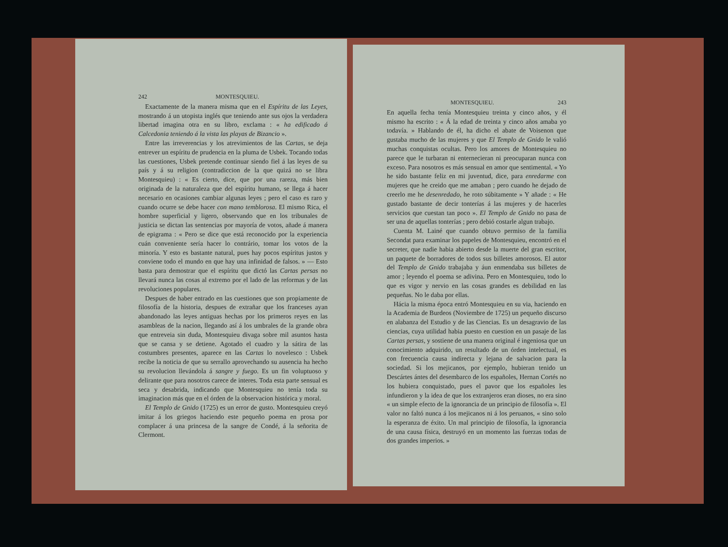242 MONTESQUIEU.
Exactamente de la manera misma que en el Espíritu de las Leyes, mostrando á un utopista inglés que teniendo ante sus ojos la verdadera libertad imagina otra en su libro, exclama : « ha edificado á Calcedonia teniendo á la vista las playas de Bizancio ».
Entre las irreverencias y los atrevimientos de las Cartas, se deja entrever un espíritu de prudencia en la pluma de Usbek. Tocando todas las cuestiones, Usbek pretende continuar siendo fiel á las leyes de su país y á su religion (contradiccion de la que quizá no se libra Montesquieu) : « Es cierto, dice, que por una rareza, más bien originada de la naturaleza que del espíritu humano, se llega á hacer necesario en ocasiones cambiar algunas leyes ; pero el caso es raro y cuando ocurre se debe hacer con mano temblorosa. El mismo Rica, el hombre superficial y ligero, observando que en los tribunales de justicia se dictan las sentencias por mayoría de votos, añade á manera de epigrama : « Pero se dice que está reconocido por la experiencia cuán conveniente sería hacer lo contrário, tomar los votos de la minoría. Y esto es bastante natural, pues hay pocos espíritus justos y conviene todo el mundo en que hay una infinidad de falsos. » — Esto basta para demostrar que el espíritu que dictó las Cartas persas no llevará nunca las cosas al extremo por el lado de las reformas y de las revoluciones populares.
Despues de haber entrado en las cuestiones que son propiamente de filosofía de la historia, despues de extrañar que los franceses ayan abandonado las leyes antiguas hechas por los primeros reyes en las asambleas de la nacion, llegando así á los umbrales de la grande obra que entreveia sin duda, Montesquieu divaga sobre mil asuntos hasta que se cansa y se detiene. Agotado el cuadro y la sátira de las costumbres presentes, aparece en las Cartas lo novelesco : Usbek recibe la noticia de que su serrallo aprovechando su ausencia ha hecho su revolucion llevándola á sangre y fuego. Es un fin voluptuoso y delirante que para nosotros carece de interes. Toda esta parte sensual es seca y desabrida, indicando que Montesquieu no tenía toda su imaginacion más que en el órden de la observacion histórica y moral.
El Templo de Gnido (1725) es un error de gusto. Montesquieu creyó imitar á los griegos haciendo este pequeño poema en prosa por complacer á una princesa de la sangre de Condé, á la señorita de Clermont.
MONTESQUIEU. 243
En aquella fecha tenía Montesquieu treinta y cinco años, y él mismo ha escrito : « Á la edad de treinta y cinco años amaba yo todavía. » Hablando de él, ha dicho el abate de Voisenon que gustaba mucho de las mujeres y que El Templo de Gnido le valió muchas conquistas ocultas. Pero los amores de Montesquieu no parece que le turbaran ni enternecieran ni preocuparan nunca con exceso. Para nosotros es más sensual en amor que sentimental. « Yo he sido bastante feliz en mi juventud, dice, para enredarme con mujeres que he creido que me amaban ; pero cuando he dejado de creerlo me he desenredado, he roto súbitamente » Y añade : « He gustado bastante de decir tonterías á las mujeres y de hacerles servicios que cuestan tan poco ». El Templo de Gnido no pasa de ser una de aquellas tonterías ; pero debió costarle algun trabajo.
Cuenta M. Lainé que cuando obtuvo permiso de la familia Secondat para examinar los papeles de Montesquieu, encontró en el secreter, que nadie habia abierto desde la muerte del gran escritor, un paquete de borradores de todos sus billetes amorosos. El autor del Templo de Gnido trabajaba y áun enmendaba sus billetes de amor ; leyendo el poema se adivina. Pero en Montesquieu, todo lo que es vigor y nervio en las cosas grandes es debilidad en las pequeñas. No le daba por ellas.
Hácia la misma época entró Montesquieu en su via, haciendo en la Academia de Burdeos (Noviembre de 1725) un pequeño discurso en alabanza del Estudio y de las Ciencias. Es un desagravio de las ciencias, cuya utilidad habia puesto en cuestion en un pasaje de las Cartas persas, y sostiene de una manera original é ingeniosa que un conocimiento adquirido, un resultado de un órden intelectual, es con frecuencia causa indirecta y lejana de salvacion para la sociedad. Si los mejicanos, por ejemplo, hubieran tenido un Descártes ántes del desembarco de los españoles, Hernan Cortés no los hubiera conquistado, pues el pavor que los españoles les infundieron y la idea de que los extranjeros eran dioses, no era sino « un simple efecto de la ignorancia de un principio de filosofía ». El valor no faltó nunca á los mejicanos ni á los peruanos, « sino solo la esperanza de éxito. Un mal principio de filosofía, la ignorancia de una causa física, destruyó en un momento las fuerzas todas de dos grandes imperios. »